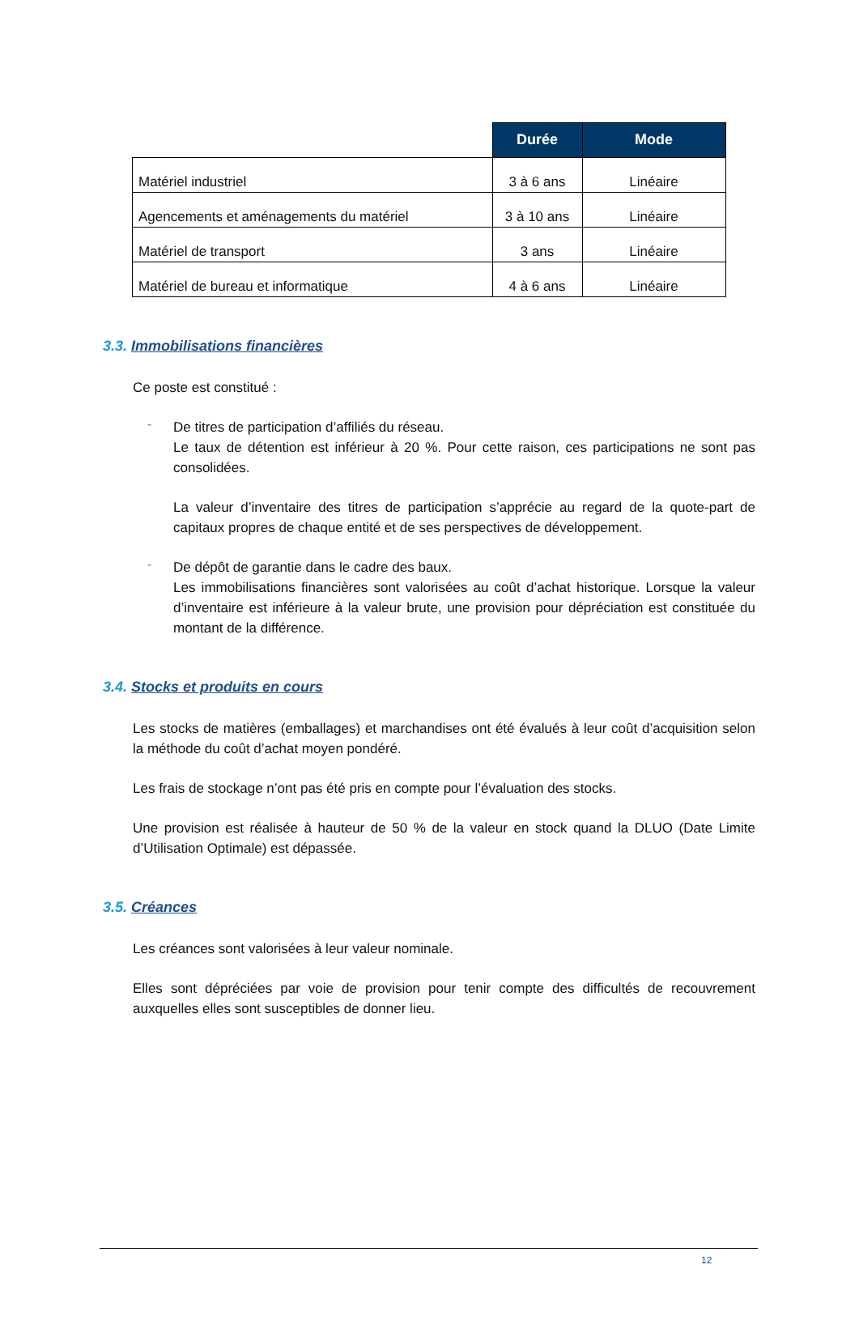| | Durée | Mode |
| --- | --- | --- |
| Matériel industriel | 3 à 6 ans | Linéaire |
| Agencements et aménagements du matériel | 3 à 10 ans | Linéaire |
| Matériel de transport | 3 ans | Linéaire |
| Matériel de bureau et informatique | 4 à 6 ans | Linéaire |
3.3. Immobilisations financières
Ce poste est constitué :
-
De titres de participation d’affiliés du réseau.
Le taux de détention est inférieur à 20 %. Pour cette raison, ces participations ne sont pas consolidées.
La valeur d’inventaire des titres de participation s’apprécie au regard de la quote-part de capitaux propres de chaque entité et de ses perspectives de développement.
-
De dépôt de garantie dans le cadre des baux.
Les immobilisations financières sont valorisées au coût d’achat historique. Lorsque la valeur d’inventaire est inférieure à la valeur brute, une provision pour dépréciation est constituée du montant de la différence.
3.4. Stocks et produits en cours
Les stocks de matières (emballages) et marchandises ont été évalués à leur coût d’acquisition selon la méthode du coût d’achat moyen pondéré.
Les frais de stockage n’ont pas été pris en compte pour l’évaluation des stocks.
Une provision est réalisée à hauteur de 50 % de la valeur en stock quand la DLUO (Date Limite d’Utilisation Optimale) est dépassée.
3.5. Créances
Les créances sont valorisées à leur valeur nominale.
Elles sont dépréciées par voie de provision pour tenir compte des difficultés de recouvrement auxquelles elles sont susceptibles de donner lieu.
12